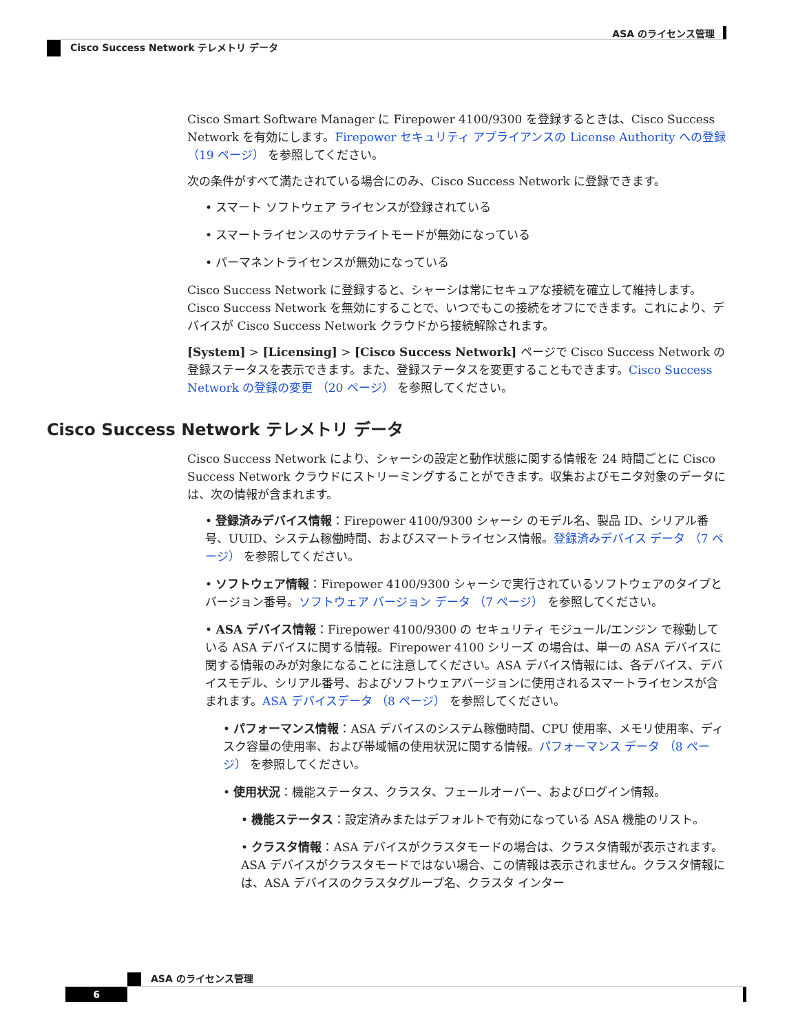ASA のライセンス管理
Cisco Success Network テレメトリ データ
Cisco Smart Software Manager に Firepower 4100/9300 を登録するときは、Cisco Success Network を有効にします。Firepower セキュリティ アプライアンスの License Authority への登録 （19 ページ） を参照してください。
次の条件がすべて満たされている場合にのみ、Cisco Success Network に登録できます。
• スマート ソフトウェア ライセンスが登録されている
• スマートライセンスのサテライトモードが無効になっている
• パーマネントライセンスが無効になっている
Cisco Success Network に登録すると、シャーシは常にセキュアな接続を確立して維持します。Cisco Success Network を無効にすることで、いつでもこの接続をオフにできます。これにより、デバイスが Cisco Success Network クラウドから接続解除されます。
[System] > [Licensing] > [Cisco Success Network] ページで Cisco Success Network の登録ステータスを表示できます。また、登録ステータスを変更することもできます。Cisco Success Network の登録の変更 （20 ページ） を参照してください。
Cisco Success Network テレメトリ データ
Cisco Success Network により、シャーシの設定と動作状態に関する情報を 24 時間ごとに Cisco Success Network クラウドにストリーミングすることができます。収集およびモニタ対象のデータには、次の情報が含まれます。
• 登録済みデバイス情報：Firepower 4100/9300 シャーシ のモデル名、製品 ID、シリアル番号、UUID、システム稼働時間、およびスマートライセンス情報。登録済みデバイス データ （7 ページ） を参照してください。
• ソフトウェア情報：Firepower 4100/9300 シャーシで実行されているソフトウェアのタイプとバージョン番号。ソフトウェア バージョン データ （7 ページ） を参照してください。
• ASA デバイス情報：Firepower 4100/9300 の セキュリティ モジュール/エンジン で稼動している ASA デバイスに関する情報。Firepower 4100 シリーズ の場合は、単一の ASA デバイスに関する情報のみが対象になることに注意してください。ASA デバイス情報には、各デバイス、デバイスモデル、シリアル番号、およびソフトウェアバージョンに使用されるスマートライセンスが含まれます。ASA デバイスデータ （8 ページ） を参照してください。
• パフォーマンス情報：ASA デバイスのシステム稼働時間、CPU 使用率、メモリ使用率、ディスク容量の使用率、および帯域幅の使用状況に関する情報。パフォーマンス データ （8 ページ） を参照してください。
• 使用状況：機能ステータス、クラスタ、フェールオーバー、およびログイン情報。
• 機能ステータス：設定済みまたはデフォルトで有効になっている ASA 機能のリスト。
• クラスタ情報：ASA デバイスがクラスタモードの場合は、クラスタ情報が表示されます。ASA デバイスがクラスタモードではない場合、この情報は表示されません。クラスタ情報には、ASA デバイスのクラスタグループ名、クラスタ インター
ASA のライセンス管理
6